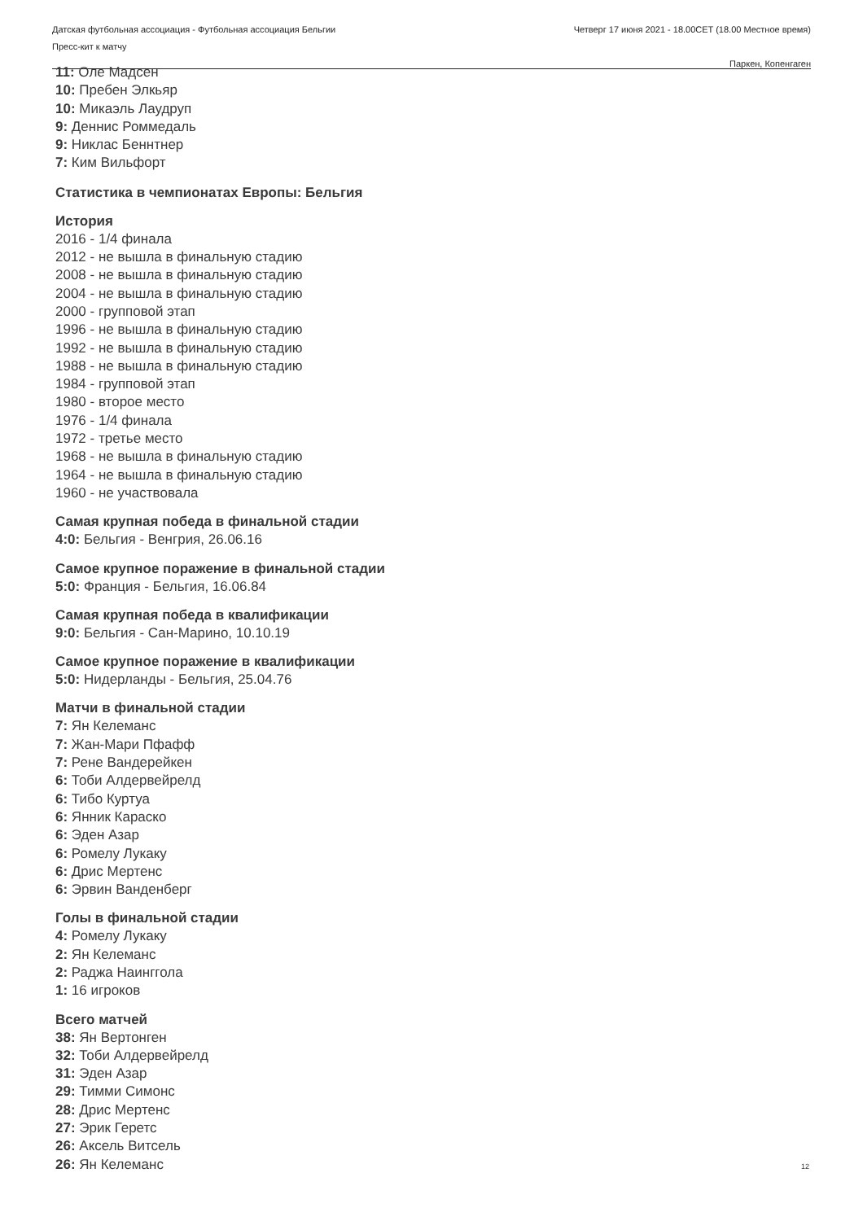Датская футбольная ассоциация - Футбольная ассоциация Бельгии
Пресс-кит к матчу
Четверг 17 июня 2021 - 18.00CET (18.00 Местное время)
Паркен, Копенгаген
11: Оле Мадсен
10: Пребен Элкьяр
10: Микаэль Лаудруп
9: Деннис Роммедаль
9: Никлас Беннтнер
7: Ким Вильфорт
Статистика в чемпионатах Европы: Бельгия
История
2016 - 1/4 финала
2012 - не вышла в финальную стадию
2008 - не вышла в финальную стадию
2004 - не вышла в финальную стадию
2000 - групповой этап
1996 - не вышла в финальную стадию
1992 - не вышла в финальную стадию
1988 - не вышла в финальную стадию
1984 - групповой этап
1980 - второе место
1976 - 1/4 финала
1972 - третье место
1968 - не вышла в финальную стадию
1964 - не вышла в финальную стадию
1960 - не участвовала
Самая крупная победа в финальной стадии
4:0: Бельгия - Венгрия, 26.06.16
Самое крупное поражение в финальной стадии
5:0: Франция - Бельгия, 16.06.84
Самая крупная победа в квалификации
9:0: Бельгия - Сан-Марино, 10.10.19
Самое крупное поражение в квалификации
5:0: Нидерланды - Бельгия, 25.04.76
Матчи в финальной стадии
7: Ян Келеманс
7: Жан-Мари Пфафф
7: Рене Вандерейкен
6: Тоби Алдервейрелд
6: Тибо Куртуа
6: Янник Караско
6: Эден Азар
6: Ромелу Лукаку
6: Дрис Мертенс
6: Эрвин Ванденберг
Голы в финальной стадии
4: Ромелу Лукаку
2: Ян Келеманс
2: Раджа Наинггола
1: 16 игроков
Всего матчей
38: Ян Вертонген
32: Тоби Алдервейрелд
31: Эден Азар
29: Тимми Симонс
28: Дрис Мертенс
27: Эрик Геретс
26: Аксель Витсель
26: Ян Келеманс
12